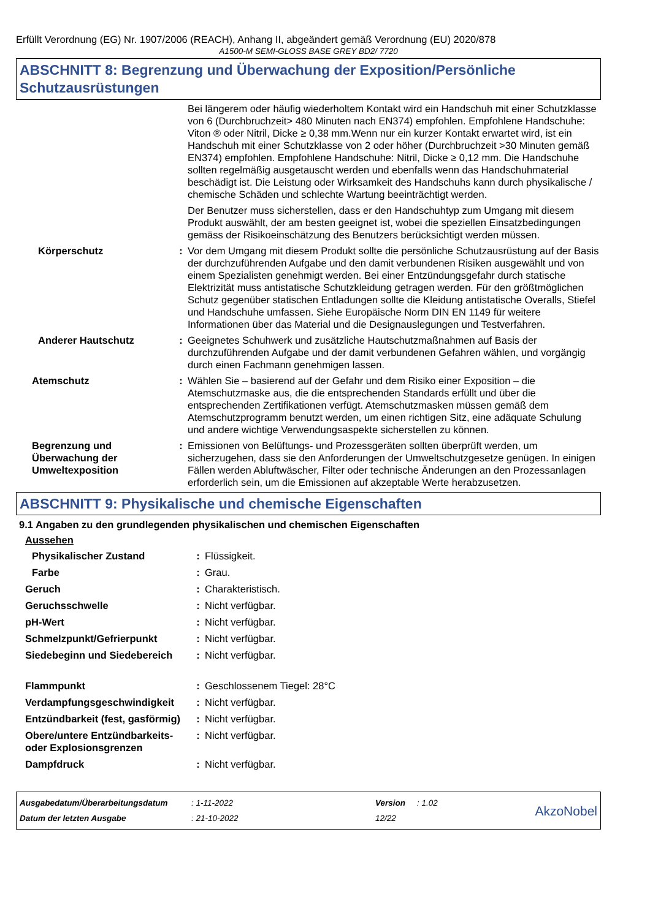Erfüllt Verordnung (EG) Nr. 1907/2006 (REACH), Anhang II, abgeändert gemäß Verordnung (EU) 2020/878
A1500-M SEMI-GLOSS BASE GREY BD2/ 7720
ABSCHNITT 8: Begrenzung und Überwachung der Exposition/Persönliche Schutzausrüstungen
| | | Bei längerem oder häufig wiederholtem Kontakt wird ein Handschuh mit einer Schutzklasse von 6 (Durchbruchzeit> 480 Minuten nach EN374) empfohlen. Empfohlene Handschuhe: Viton ® oder Nitril, Dicke ≥ 0,38 mm.Wenn nur ein kurzer Kontakt erwartet wird, ist ein Handschuh mit einer Schutzklasse von 2 oder höher (Durchbruchzeit >30 Minuten gemäß EN374) empfohlen. Empfohlene Handschuhe: Nitril, Dicke ≥ 0,12 mm. Die Handschuhe sollten regelmäßig ausgetauscht werden und ebenfalls wenn das Handschuhmaterial beschädigt ist. Die Leistung oder Wirksamkeit des Handschuhs kann durch physikalische / chemische Schäden und schlechte Wartung beeinträchtigt werden. Der Benutzer muss sicherstellen, dass er den Handschuhtyp zum Umgang mit diesem Produkt auswählt, der am besten geeignet ist, wobei die speziellen Einsatzbedingungen gemäss der Risikoeinschätzung des Benutzers berücksichtigt werden müssen. |
| Körperschutz | : | Vor dem Umgang mit diesem Produkt sollte die persönliche Schutzausrüstung auf der Basis der durchzuführenden Aufgabe und den damit verbundenen Risiken ausgewählt und von einem Spezialisten genehmigt werden. Bei einer Entzündungsgefahr durch statische Elektrizität muss antistatische Schutzkleidung getragen werden. Für den größtmöglichen Schutz gegenüber statischen Entladungen sollte die Kleidung antistatische Overalls, Stiefel und Handschuhe umfassen. Siehe Europäische Norm DIN EN 1149 für weitere Informationen über das Material und die Designauslegungen und Testverfahren. |
| Anderer Hautschutz | : | Geeignetes Schuhwerk und zusätzliche Hautschutzmaßnahmen auf Basis der durchzuführenden Aufgabe und der damit verbundenen Gefahren wählen, und vorgängig durch einen Fachmann genehmigen lassen. |
| Atemschutz | : | Wählen Sie – basierend auf der Gefahr und dem Risiko einer Exposition – die Atemschutzmaske aus, die die entsprechenden Standards erfüllt und über die entsprechenden Zertifikationen verfügt. Atemschutzmasken müssen gemäß dem Atemschutzprogramm benutzt werden, um einen richtigen Sitz, eine adäquate Schulung und andere wichtige Verwendungsaspekte sicherstellen zu können. |
| Begrenzung und Überwachung der Umweltexposition | : | Emissionen von Belüftungs- und Prozessgeräten sollten überprüft werden, um sicherzugehen, dass sie den Anforderungen der Umweltschutzgesetze genügen. In einigen Fällen werden Abluftwäscher, Filter oder technische Änderungen an den Prozessanlagen erforderlich sein, um die Emissionen auf akzeptable Werte herabzusetzen. |
ABSCHNITT 9: Physikalische und chemische Eigenschaften
9.1 Angaben zu den grundlegenden physikalischen und chemischen Eigenschaften
Aussehen
| Physikalischer Zustand | : | Flüssigkeit. |
| Farbe | : | Grau. |
| Geruch | : | Charakteristisch. |
| Geruchsschwelle | : | Nicht verfügbar. |
| pH-Wert | : | Nicht verfügbar. |
| Schmelzpunkt/Gefrierpunkt | : | Nicht verfügbar. |
| Siedebeginn und Siedebereich | : | Nicht verfügbar. |
| Flammpunkt | : | Geschlossenem Tiegel: 28°C |
| Verdampfungsgeschwindigkeit | : | Nicht verfügbar. |
| Entzündbarkeit (fest, gasförmig) | : | Nicht verfügbar. |
| Obere/untere Entzündbarkeits- oder Explosionsgrenzen | : | Nicht verfügbar. |
| Dampfdruck | : | Nicht verfügbar. |
| Ausgabedatum/Überarbeitungsdatum | : 1-11-2022 | Version | : 1.02 | AkzoNobel |
| Datum der letzten Ausgabe | : 21-10-2022 | 12/22 | | |